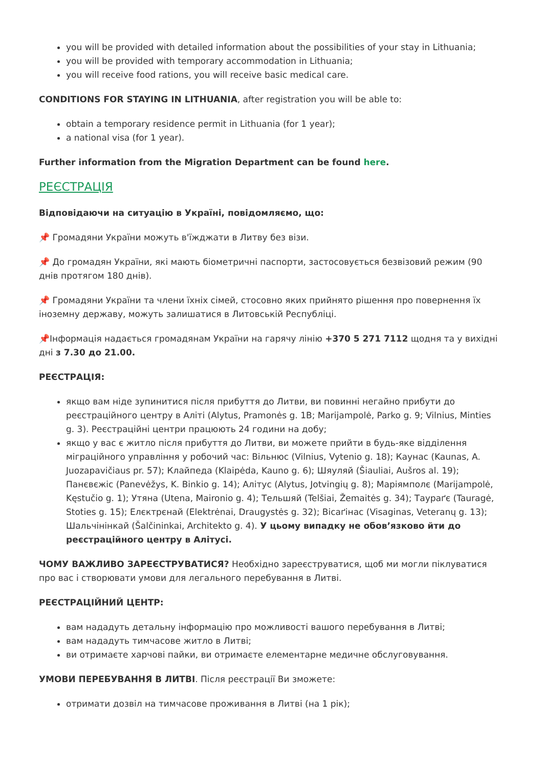you will be provided with detailed information about the possibilities of your stay in Lithuania;
you will be provided with temporary accommodation in Lithuania;
you will receive food rations, you will receive basic medical care.
CONDITIONS FOR STAYING IN LITHUANIA, after registration you will be able to:
obtain a temporary residence permit in Lithuania (for 1 year);
a national visa (for 1 year).
Further information from the Migration Department can be found here.
РЕЄСТРАЦІЯ
Відповідаючи на ситуацію в Україні, повідомляємо, що:
📌 Громадяни України можуть в'їжджати в Литву без візи.
📌 До громадян України, які мають біометричні паспорти, застосовується безвізовий режим (90 днів протягом 180 днів).
📌 Громадяни України та члени їхніх сімей, стосовно яких прийнято рішення про повернення їх іноземну державу, можуть залишатися в Литовській Республіці.
📌Інформація надається громадянам України на гарячу лінію +370 5 271 7112 щодня та у вихідні дні з 7.30 до 21.00.
РЕЄСТРАЦІЯ:
якщо вам ніде зупинитися після прибуття до Литви, ви повинні негайно прибути до реєстраційного центру в Аліті (Alytus, Pramonės g. 1B; Marijampolė, Parko g. 9; Vilnius, Minties g. 3). Реєстраційні центри працюють 24 години на добу;
якщо у вас є житло після прибуття до Литви, ви можете прийти в будь-яке відділення міграційного управління у робочий час: Вільнюс (Vilnius, Vytenio g. 18); Каунас (Kaunas, A. Juozapavičiaus pr. 57); Клайпеда (Klaipėda, Kauno g. 6); Шяуляй (Šiauliai, Aušros al. 19); Панєвєжіс (Panevėžys, K. Binkio g. 14); Алітус (Alytus, Jotvingių g. 8); Маріямполє (Marijampolė, Kęstučio g. 1); Утяна (Utena, Maironio g. 4); Тельшяй (Telšiai, Žemaitės g. 34); Таураґє (Tauragė, Stoties g. 15); Елєктрєнай (Elektrėnai, Draugystės g. 32); Вісаґінас (Visaginas, Veteranų g. 13); Шальчінінкай (Šalčininkai, Architekto g. 4). У цьому випадку не обов’язково йти до реєстраційного центру в Алітусі.
ЧОМУ ВАЖЛИВО ЗАРЕЄСТРУВАТИСЯ? Необхідно зареєструватися, щоб ми могли піклуватися про вас і створювати умови для легального перебування в Литві.
РЕЄСТРАЦІЙНИЙ ЦЕНТР:
вам нададуть детальну інформацію про можливості вашого перебування в Литві;
вам нададуть тимчасове житло в Литві;
ви отримаєте харчові пайки, ви отримаєте елементарне медичне обслуговування.
УМОВИ ПЕРЕБУВАННЯ В ЛИТВІ. Після реєстрації Ви зможете:
отримати дозвіл на тимчасове проживання в Литві (на 1 рік);